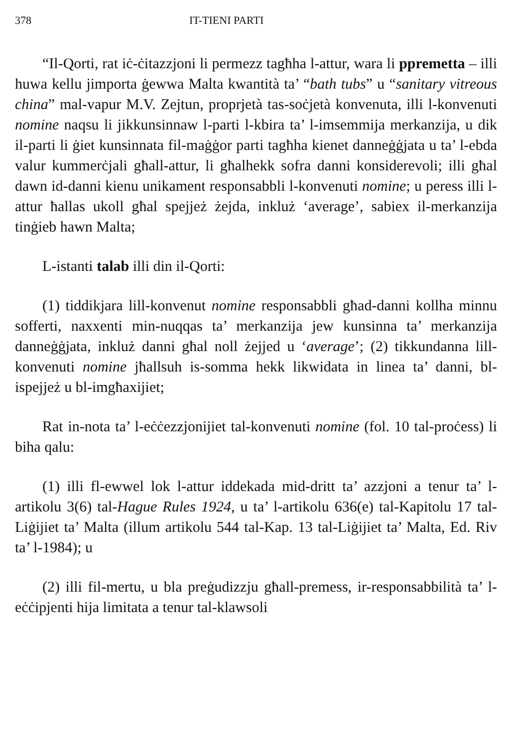378 IT-TIENI PARTI
“Il-Qorti, rat iċ-ċitazzjoni li permezz tagħha l-attur, wara li ppremetta – illi huwa kellu jimporta ġewwa Malta kwantità ta’ “bath tubs” u “sanitary vitreous china” mal-vapur M.V. Zejtun, proprjetà tas-soċjetà konvenuta, illi l-konvenuti nomine naqsu li jikkunsinnaw l-parti l-kbira ta’ l-imsemmija merkanzija, u dik il-parti li ġiet kunsinnata fil-maġġor parti tagħha kienet danneġġjata u ta’ l-ebda valur kummerċjali għall-attur, li għalhekk sofra danni konsiderevoli; illi għal dawn id-danni kienu unikament responsabbli l-konvenuti nomine; u peress illi l-attur ħallas ukoll għal spejjeż żejda, inkluż ‘average’, sabiex il-merkanzija tinġieb hawn Malta;
L-istanti talab illi din il-Qorti:
(1) tiddikjara lill-konvenut nomine responsabbli għad-danni kollha minnu sofferti, naxxenti min-nuqqas ta’ merkanzija jew kunsinna ta’ merkanzija danneġġjata, inkluż danni għal noll żejjed u ‘average’; (2) tikkundanna lill-konvenuti nomine jħallsuh is-somma hekk likwidata in linea ta’ danni, bl-ispejjeż u bl-imgħaxijiet;
Rat in-nota ta’ l-eċċezzjonijiet tal-konvenuti nomine (fol. 10 tal-proċess) li biha qalu:
(1) illi fl-ewwel lok l-attur iddekada mid-dritt ta’ azzjoni a tenur ta’ l-artikolu 3(6) tal-Hague Rules 1924, u ta’ l-artikolu 636(e) tal-Kapitolu 17 tal-Liġijiet ta’ Malta (illum artikolu 544 tal-Kap. 13 tal-Liġijiet ta’ Malta, Ed. Riv ta’ l-1984); u
(2) illi fil-mertu, u bla preġudizzju għall-premess, ir-responsabbilità ta’ l-eċċipjenti hija limitata a tenur tal-klawsoli